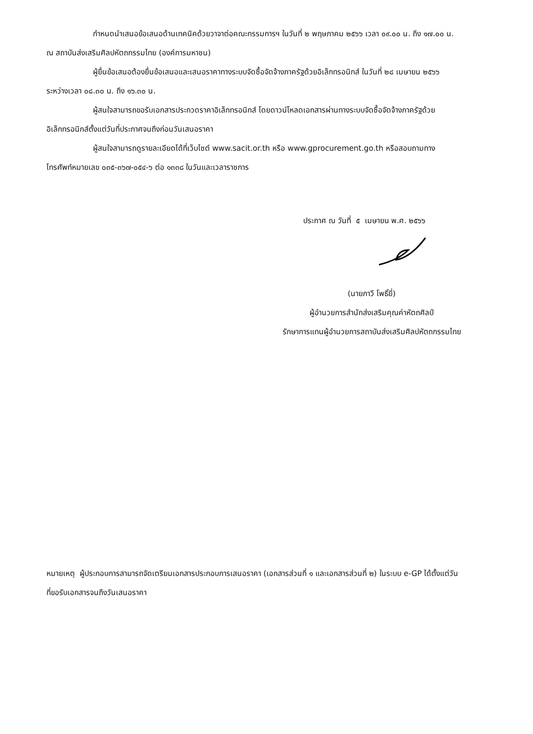กำหนดนำเสนอข้อเสนอด้านเทคนิคด้วยวาจาต่อคณะกรรมการฯ ในวันที่ ๒ พฤษภาคม ๒๕๖๖ เวลา ๐๙.๐๐ น. ถึง ๑๗.๐๐ น. ณ สถาบันส่งเสริมศิลปหัตถกรรมไทย (องค์การมหาชน)
ผู้ยื่นข้อเสนอต้องยื่นข้อเสนอและเสนอราคาทางระบบจัดซื้อจัดจ้างภาครัฐด้วยอิเล็กทรอนิกส์ ในวันที่ ๒๘ เมษายน ๒๕๖๖ ระหว่างเวลา ๐๘.๓๐ น. ถึง ๑๖.๓๐ น.
ผู้สนใจสามารถขอรับเอกสารประกวดราคาอิเล็กทรอนิกส์ โดยดาวน์โหลดเอกสารผ่านทางระบบจัดซื้อจัดจ้างภาครัฐด้วยอิเล็กทรอนิกส์ตั้งแต่วันที่ประกาศจนถึงก่อนวันเสนอราคา
ผู้สนใจสามารถดูรายละเอียดได้ที่เว็บไซต์ www.sacit.or.th หรือ www.gprocurement.go.th หรือสอบถามทางโทรศัพท์หมายเลข ๐๓๕-๓๖๗-๐๕๔-๖ ต่อ ๑๓๓๘ ในวันและเวลาราชการ
ประกาศ ณ วันที่ ๕ เมษายน พ.ศ. ๒๕๖๖
(นายภาวี โพธิ์ยี่)
ผู้อำนวยการสำนักส่งเสริมคุณค่าหัตถศิลป์
รักษาการแทนผู้อำนวยการสถาบันส่งเสริมศิลปหัตถกรรมไทย
หมายเหตุ ผู้ประกอบการสามารถจัดเตรียมเอกสารประกอบการเสนอราคา (เอกสารส่วนที่ ๑ และเอกสารส่วนที่ ๒) ในระบบ e-GP ได้ตั้งแต่วันที่ขอรับเอกสารจนถึงวันเสนอราคา